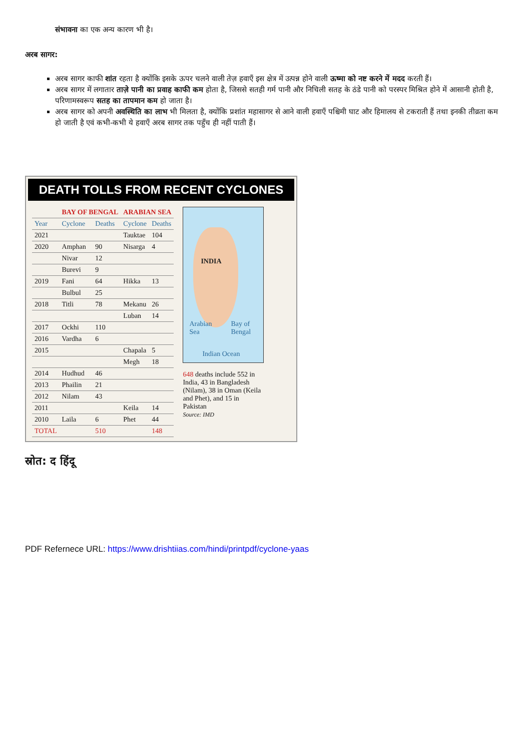संभावना का एक अन्य कारण भी है।
अरब सागर:
अरब सागर काफी शांत रहता है क्योंकि इसके ऊपर चलने वाली तेज़ हवाएँ इस क्षेत्र में उत्पन्न होने वाली ऊष्मा को नष्ट करने में मदद करती हैं।
अरब सागर में लगातार ताज़े पानी का प्रवाह काफी कम होता है, जिससे सतही गर्म पानी और निचिली सतह के ठंडे पानी को परस्पर मिश्रित होने में आसानी होती है, परिणामस्वरूप सतह का तापमान कम हो जाता है।
अरब सागर को अपनी अवस्थिति का लाभ भी मिलता है, क्योंकि प्रशांत महासागर से आने वाली हवाएँ पश्चिमी घाट और हिमालय से टकराती हैं तथा इनकी तीव्रता कम हो जाती है एवं कभी-कभी ये हवाएँ अरब सागर तक पहुँच ही नहीं पाती हैं।
DEATH TOLLS FROM RECENT CYCLONES
| | BAY OF BENGAL | | ARABIAN SEA | |
| Year | Cyclone | Deaths | Cyclone | Deaths |
| 2021 | | | Tauktae | 104 |
| 2020 | Amphan | 90 | Nisarga | 4 |
| | Nivar | 12 | | |
| | Burevi | 9 | | |
| 2019 | Fani | 64 | Hikka | 13 |
| | Bulbul | 25 | | |
| 2018 | Titli | 78 | Mekanu | 26 |
| | | | Luban | 14 |
| 2017 | Ockhi | 110 | | |
| 2016 | Vardha | 6 | | |
| 2015 | | | Chapala | 5 |
| | | | Megh | 18 |
| 2014 | Hudhud | 46 | | |
| 2013 | Phailin | 21 | | |
| 2012 | Nilam | 43 | | |
| 2011 | | | Keila | 14 |
| 2010 | Laila | 6 | Phet | 44 |
| TOTAL | | 510 | | 148 |
INDIA
Arabian
Sea
Bay of
Bengal
Indian Ocean
648 deaths include 552 in India, 43 in Bangladesh (Nilam), 38 in Oman (Keila and Phet), and 15 in Pakistan
Source: IMD
स्रोत: द हिंदू
PDF Refernece URL: https://www.drishtiias.com/hindi/printpdf/cyclone-yaas